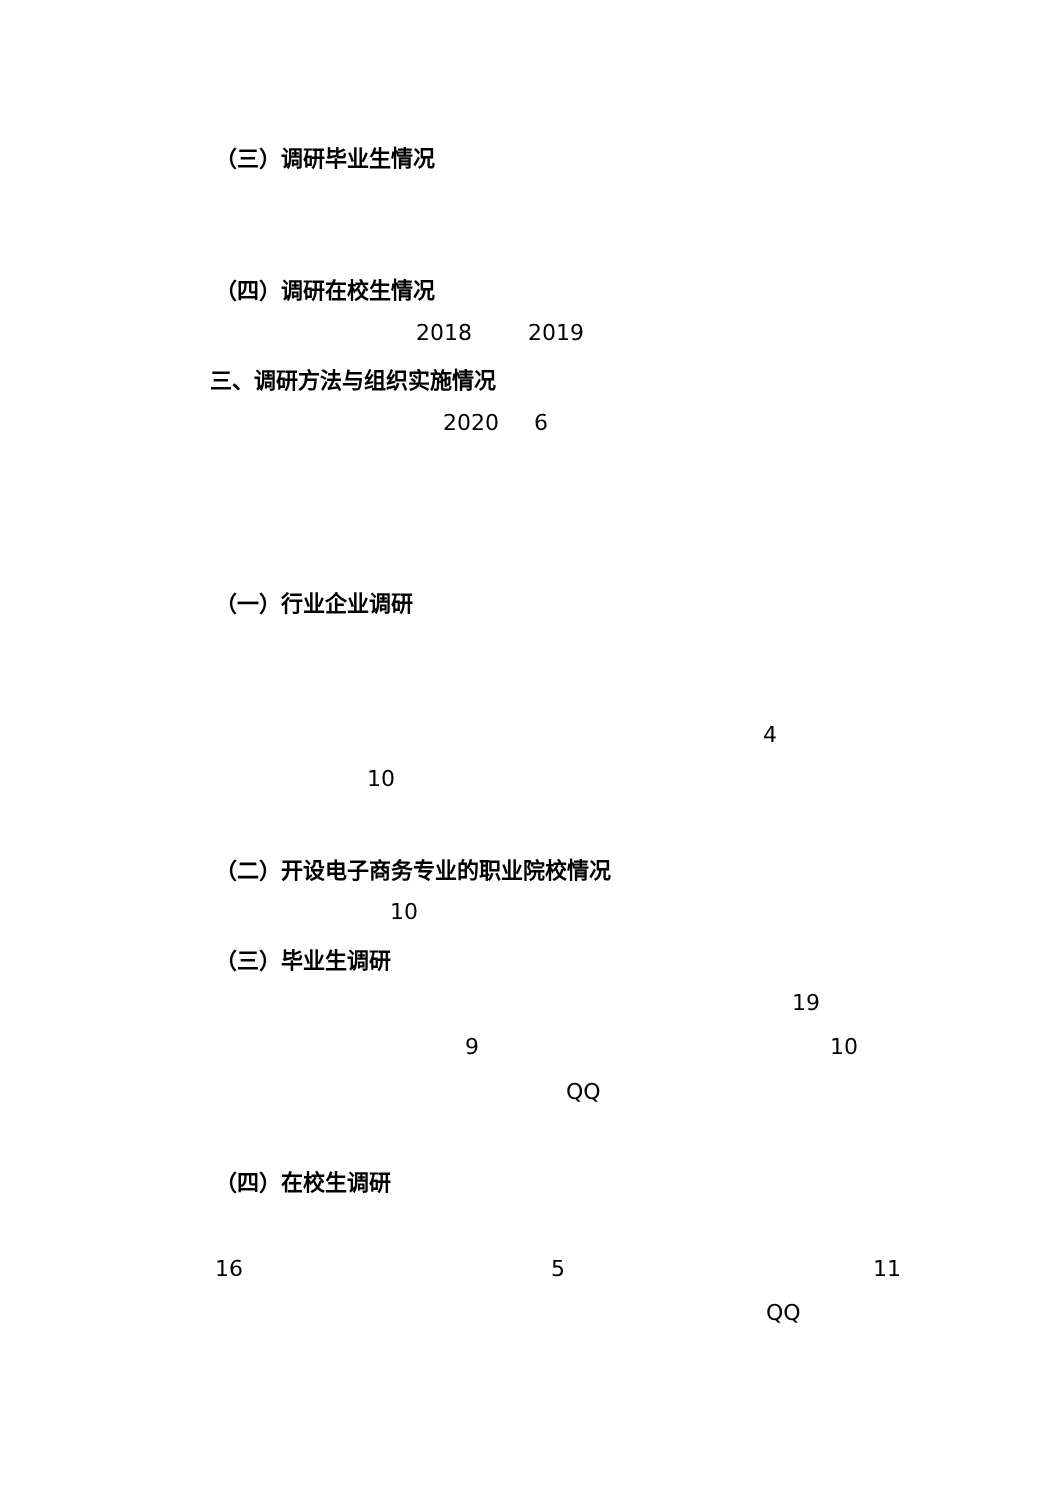（三）调研毕业生情况
（四）调研在校生情况
2018 2019
三、调研方法与组织实施情况
2020 6
（一）行业企业调研
4
10
（二）开设电子商务专业的职业院校情况
10
（三）毕业生调研
19
9
10
QQ
（四）在校生调研
16
5
11
QQ